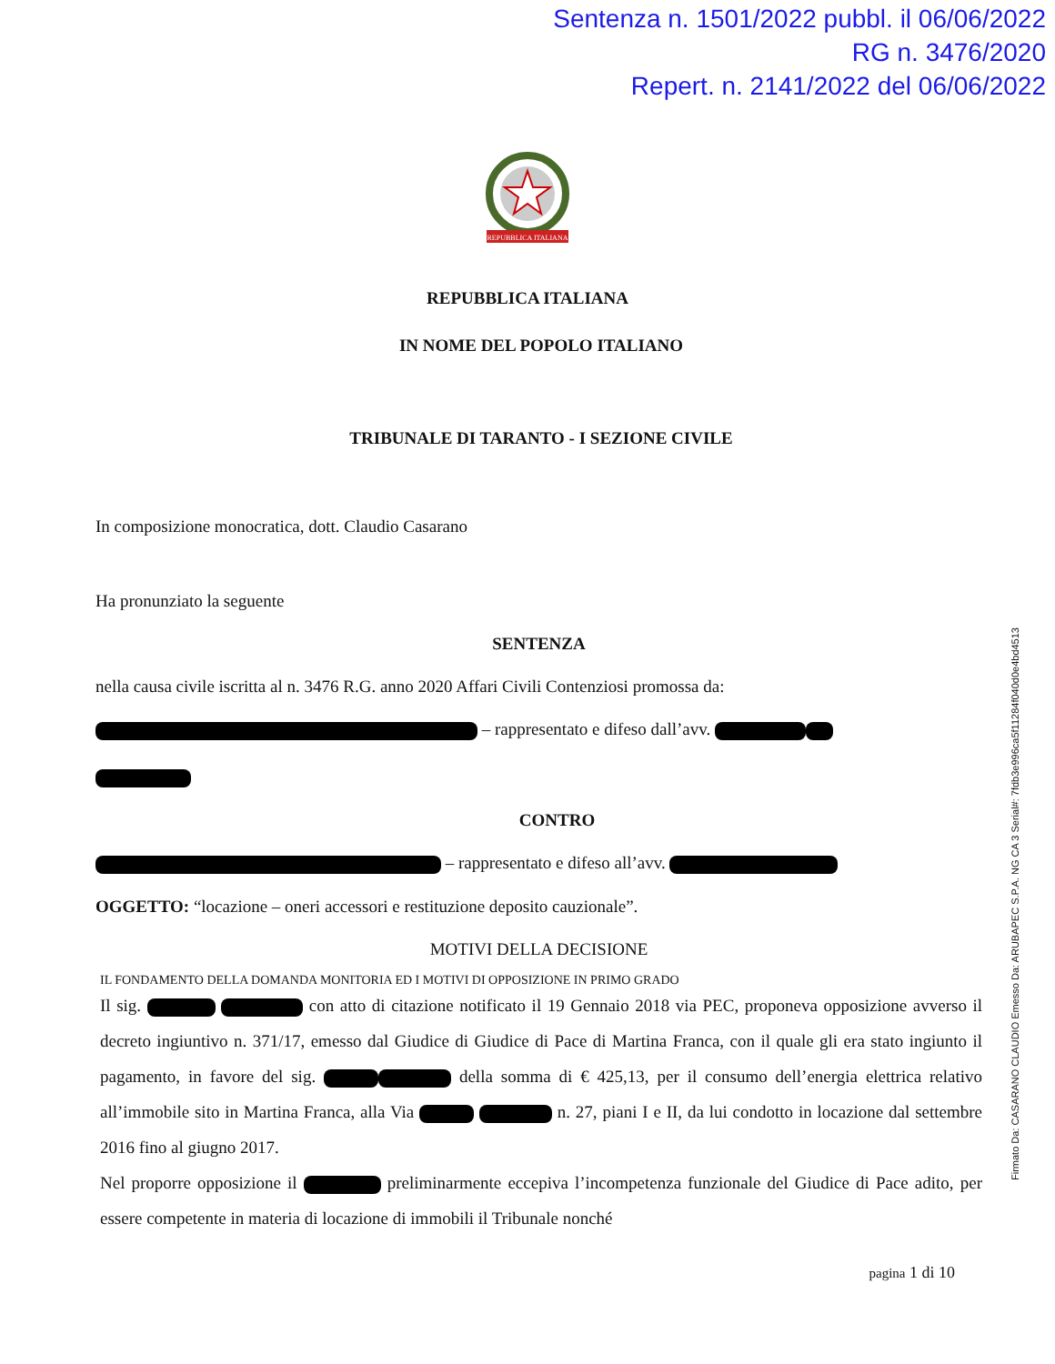Sentenza n. 1501/2022 pubbl. il 06/06/2022
RG n. 3476/2020
Repert. n. 2141/2022 del 06/06/2022
REPUBBLICA ITALIANA
REPUBBLICA ITALIANA
IN NOME DEL POPOLO ITALIANO
TRIBUNALE DI TARANTO - I SEZIONE CIVILE
In composizione monocratica, dott. Claudio Casarano
Ha pronunziato la seguente
SENTENZA
nella causa civile iscritta al n. 3476 R.G. anno 2020 Affari Civili Contenziosi promossa da:
– rappresentato e difeso dall’avv.
CONTRO
– rappresentato e difeso all’avv.
OGGETTO: “locazione – oneri accessori e restituzione deposito cauzionale”.
MOTIVI DELLA DECISIONE
IL FONDAMENTO DELLA DOMANDA MONITORIA ED I MOTIVI DI OPPOSIZIONE IN PRIMO GRADO
Il sig. con atto di citazione notificato il 19 Gennaio 2018 via PEC, proponeva opposizione avverso il decreto ingiuntivo n. 371/17, emesso dal Giudice di Giudice di Pace di Martina Franca, con il quale gli era stato ingiunto il pagamento, in favore del sig. della somma di € 425,13, per il consumo dell’energia elettrica relativo all’immobile sito in Martina Franca, alla Via n. 27, piani I e II, da lui condotto in locazione dal settembre 2016 fino al giugno 2017.
Nel proporre opposizione il preliminarmente eccepiva l’incompetenza funzionale del Giudice di Pace adito, per essere competente in materia di locazione di immobili il Tribunale nonché
pagina 1 di 10
Firmato Da: CASARANO CLAUDIO Emesso Da: ARUBAPEC S.P.A. NG CA 3 Serial#: 7fdb3e996ca5f11284f040d0e4bd4513